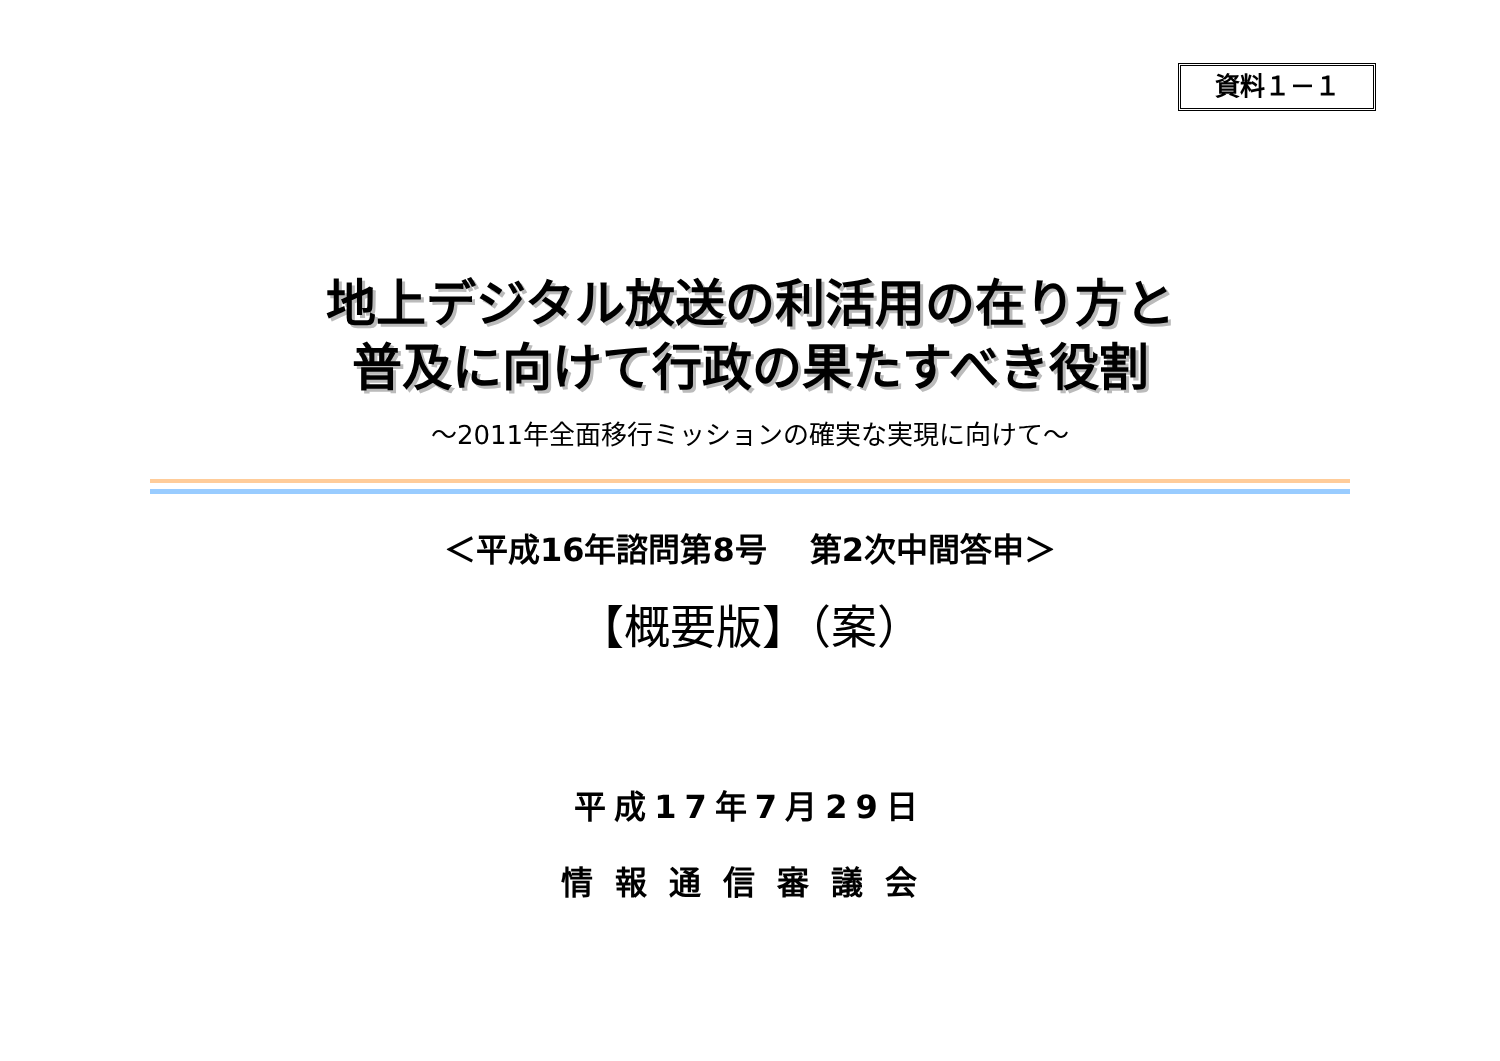資料１－１
地上デジタル放送の利活用の在り方と
普及に向けて行政の果たすべき役割
～2011年全面移行ミッションの確実な実現に向けて～
＜平成16年諮問第8号　 第2次中間答申＞
【概要版】（案）
平成17年7月29日
情報通信審議会